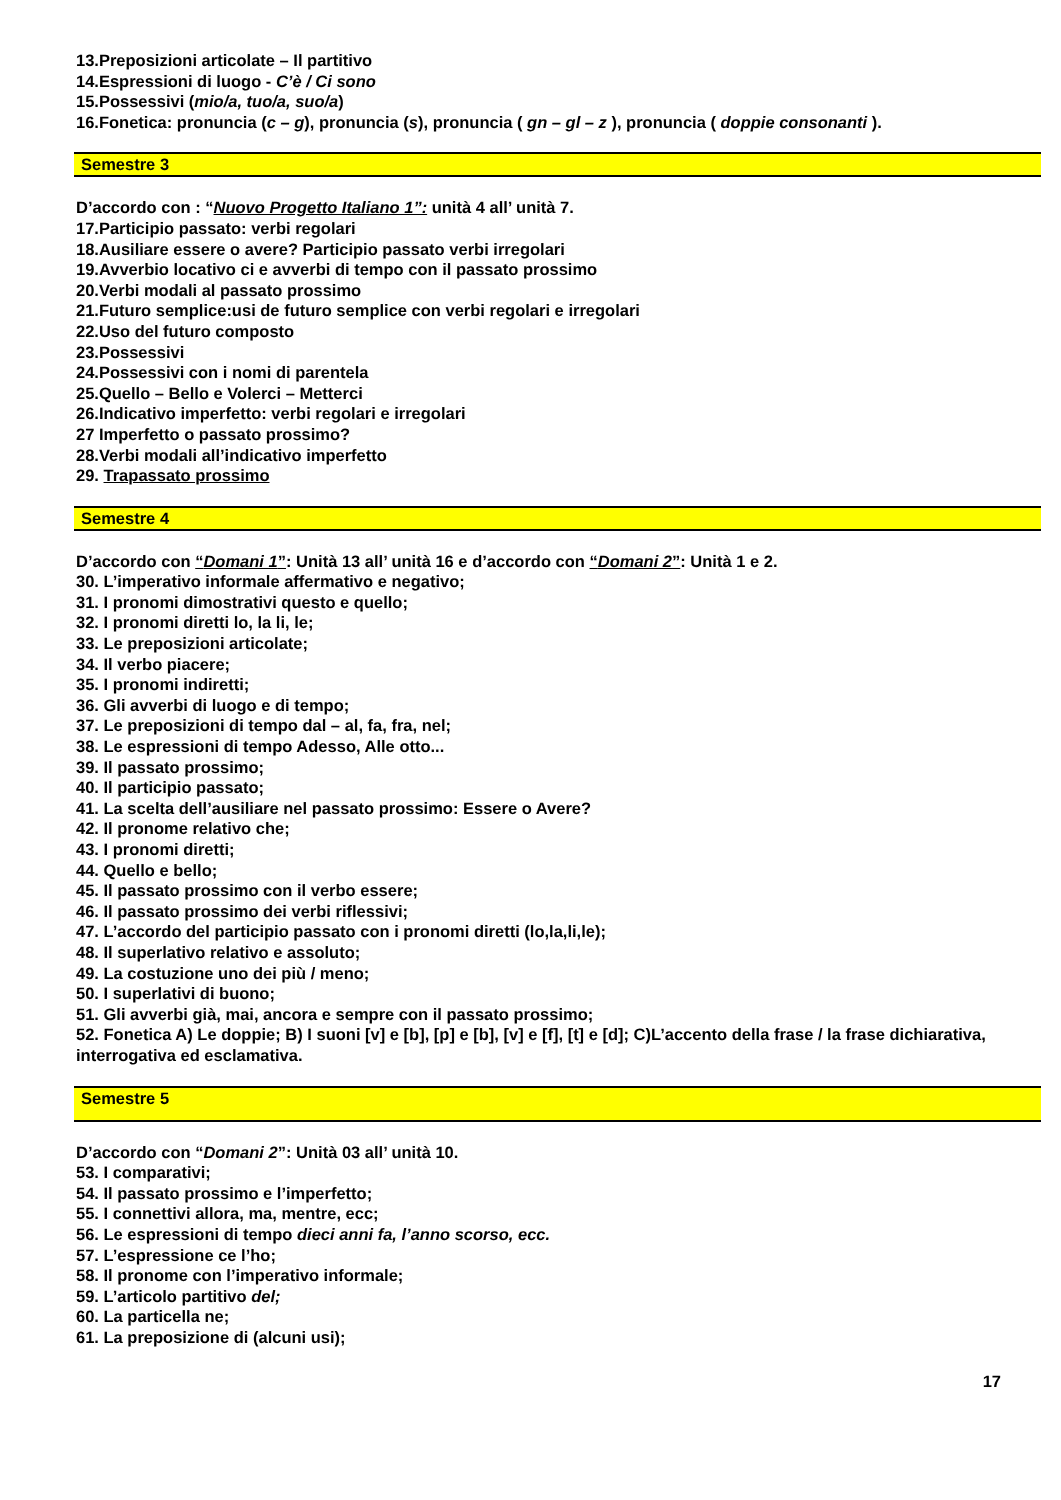13.Preposizioni articolate – Il partitivo
14.Espressioni di luogo - C’è / Ci sono
15.Possessivi (mio/a, tuo/a, suo/a)
16.Fonetica: pronuncia (c – g), pronuncia (s), pronuncia ( gn – gl – z ), pronuncia ( doppie consonanti ).
Semestre 3
D’accordo con : “Nuovo Progetto Italiano 1”: unità 4 all’ unità 7.
17.Participio passato: verbi regolari
18.Ausiliare essere o avere? Participio passato verbi irregolari
19.Avverbio locativo ci e avverbi di tempo con il passato prossimo
20.Verbi modali al passato prossimo
21.Futuro semplice:usi de futuro semplice con verbi regolari e irregolari
22.Uso del futuro composto
23.Possessivi
24.Possessivi con i nomi di parentela
25.Quello – Bello e Volerci – Metterci
26.Indicativo imperfetto: verbi regolari e irregolari
27 Imperfetto o passato prossimo?
28.Verbi modali all’indicativo imperfetto
29. Trapassato prossimo
Semestre 4
D’accordo con “Domani 1”: Unità 13 all’ unità 16 e d’accordo con “Domani 2”: Unità 1 e 2.
30. L’imperativo informale affermativo e negativo;
31. I pronomi dimostrativi questo e quello;
32. I pronomi diretti lo, la li, le;
33. Le preposizioni articolate;
34. Il verbo piacere;
35. I pronomi indiretti;
36. Gli avverbi di luogo e di tempo;
37. Le preposizioni di tempo dal – al, fa, fra, nel;
38. Le espressioni di tempo Adesso, Alle otto...
39. Il passato prossimo;
40. Il participio passato;
41. La scelta dell’ausiliare nel passato prossimo: Essere o Avere?
42. Il pronome relativo che;
43. I pronomi diretti;
44. Quello e bello;
45. Il passato prossimo con il verbo essere;
46. Il passato prossimo dei verbi riflessivi;
47. L’accordo del participio passato con i pronomi diretti (lo,la,li,le);
48. Il superlativo relativo e assoluto;
49. La costuzione uno dei più / meno;
50. I superlativi di buono;
51. Gli avverbi già, mai, ancora e sempre con il passato prossimo;
52. Fonetica A) Le doppie; B) I suoni [v] e [b], [p] e [b], [v] e [f], [t] e [d]; C)L’accento della frase / la frase dichiarativa,
interrogativa ed esclamativa.
Semestre 5
D’accordo con “Domani 2”: Unità 03 all’ unità 10.
53. I comparativi;
54. Il passato prossimo e l’imperfetto;
55. I connettivi allora, ma, mentre, ecc;
56. Le espressioni di tempo dieci anni fa, l’anno scorso, ecc.
57. L’espressione ce l’ho;
58. Il pronome con l’imperativo informale;
59. L’articolo partitivo del;
60. La particella ne;
61. La preposizione di (alcuni usi);
17